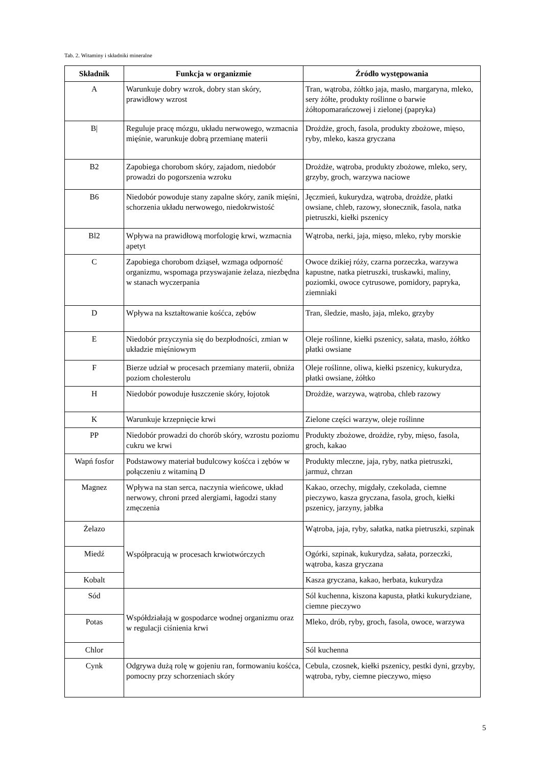Tab. 2. Witaminy i składniki mineralne
| Składnik | Funkcja w organizmie | Źródło występowania |
| --- | --- | --- |
| A | Warunkuje dobry wzrok, dobry stan skóry, prawidłowy wzrost | Tran, wątroba, żółtko jaja, masło, margaryna, mleko, sery żółte, produkty roślinne o barwie żółtopomarańczowej i zielonej (papryka) |
| B/ | Reguluje pracę mózgu, układu nerwowego, wzmacnia mięśnie, warunkuje dobrą przemianę materii | Drożdże, groch, fasola, produkty zbożowe, mięso, ryby, mleko, kasza gryczana |
| B2 | Zapobiega chorobom skóry, zajadom, niedobór prowadzi do pogorszenia wzroku | Drożdże, wątroba, produkty zbożowe, mleko, sery, grzyby, groch, warzywa naciowe |
| B6 | Niedobór powoduje stany zapalne skóry, zanik mięśni, schorzenia układu nerwowego, niedokrwistość | Jęczmień, kukurydza, wątroba, drożdże, płatki owsiane, chleb, razowy, słonecznik, fasola, natka pietruszki, kiełki pszenicy |
| Bl2 | Wpływa na prawidłową morfologię krwi, wzmacnia apetyt | Wątroba, nerki, jaja, mięso, mleko, ryby morskie |
| C | Zapobiega chorobom dziąseł, wzmaga odporność organizmu, wspomaga przyswajanie żelaza, niezbędna w stanach wyczerpania | Owoce dzikiej róży, czarna porzeczka, warzywa kapustne, natka pietruszki, truskawki, maliny, poziomki, owoce cytrusowe, pomidory, papryka, ziemniaki |
| D | Wpływa na kształtowanie kośćca, zębów | Tran, śledzie, masło, jaja, mleko, grzyby |
| E | Niedobór przyczynia się do bezpłodności, zmian w układzie mięśniowym | Oleje roślinne, kiełki pszenicy, sałata, masło, żółtko płatki owsiane |
| F | Bierze udział w procesach przemiany materii, obniża poziom cholesterolu | Oleje roślinne, oliwa, kiełki pszenicy, kukurydza, płatki owsiane, żółtko |
| H | Niedobór powoduje łuszczenie skóry, łojotok | Drożdże, warzywa, wątroba, chleb razowy |
| K | Warunkuje krzepnięcie krwi | Zielone części warzyw, oleje roślinne |
| PP | Niedobór prowadzi do chorób skóry, wzrostu poziomu cukru we krwi | Produkty zbożowe, drożdże, ryby, mięso, fasola, groch, kakao |
| Wapń fosfor | Podstawowy materiał budulcowy kośćca i zębów w połączeniu z witaminą D | Produkty mleczne, jaja, ryby, natka pietruszki, jarmuż, chrzan |
| Magnez | Wpływa na stan serca, naczynia wieńcowe, układ nerwowy, chroni przed alergiami, łagodzi stany zmęczenia | Kakao, orzechy, migdały, czekolada, ciemne pieczywo, kasza gryczana, fasola, groch, kiełki pszenicy, jarzyny, jabłka |
| Żelazo | Współpracują w procesach krwiotwórczych | Wątroba, jaja, ryby, sałatka, natka pietruszki, szpinak |
| Miedź | | Ogórki, szpinak, kukurydza, sałata, porzeczki, wątroba, kasza gryczana |
| Kobalt | | Kasza gryczana, kakao, herbata, kukurydza |
| Sód | Współdziałają w gospodarce wodnej organizmu oraz w regulacji ciśnienia krwi | Sól kuchenna, kiszona kapusta, płatki kukurydziane, ciemne pieczywo |
| Potas | | Mleko, drób, ryby, groch, fasola, owoce, warzywa |
| Chlor | | Sól kuchenna |
| Cynk | Odgrywa dużą rolę w gojeniu ran, formowaniu kośćca, pomocny przy schorzeniach skóry | Cebula, czosnek, kiełki pszenicy, pestki dyni, grzyby, wątroba, ryby, ciemne pieczywo, mięso |
5